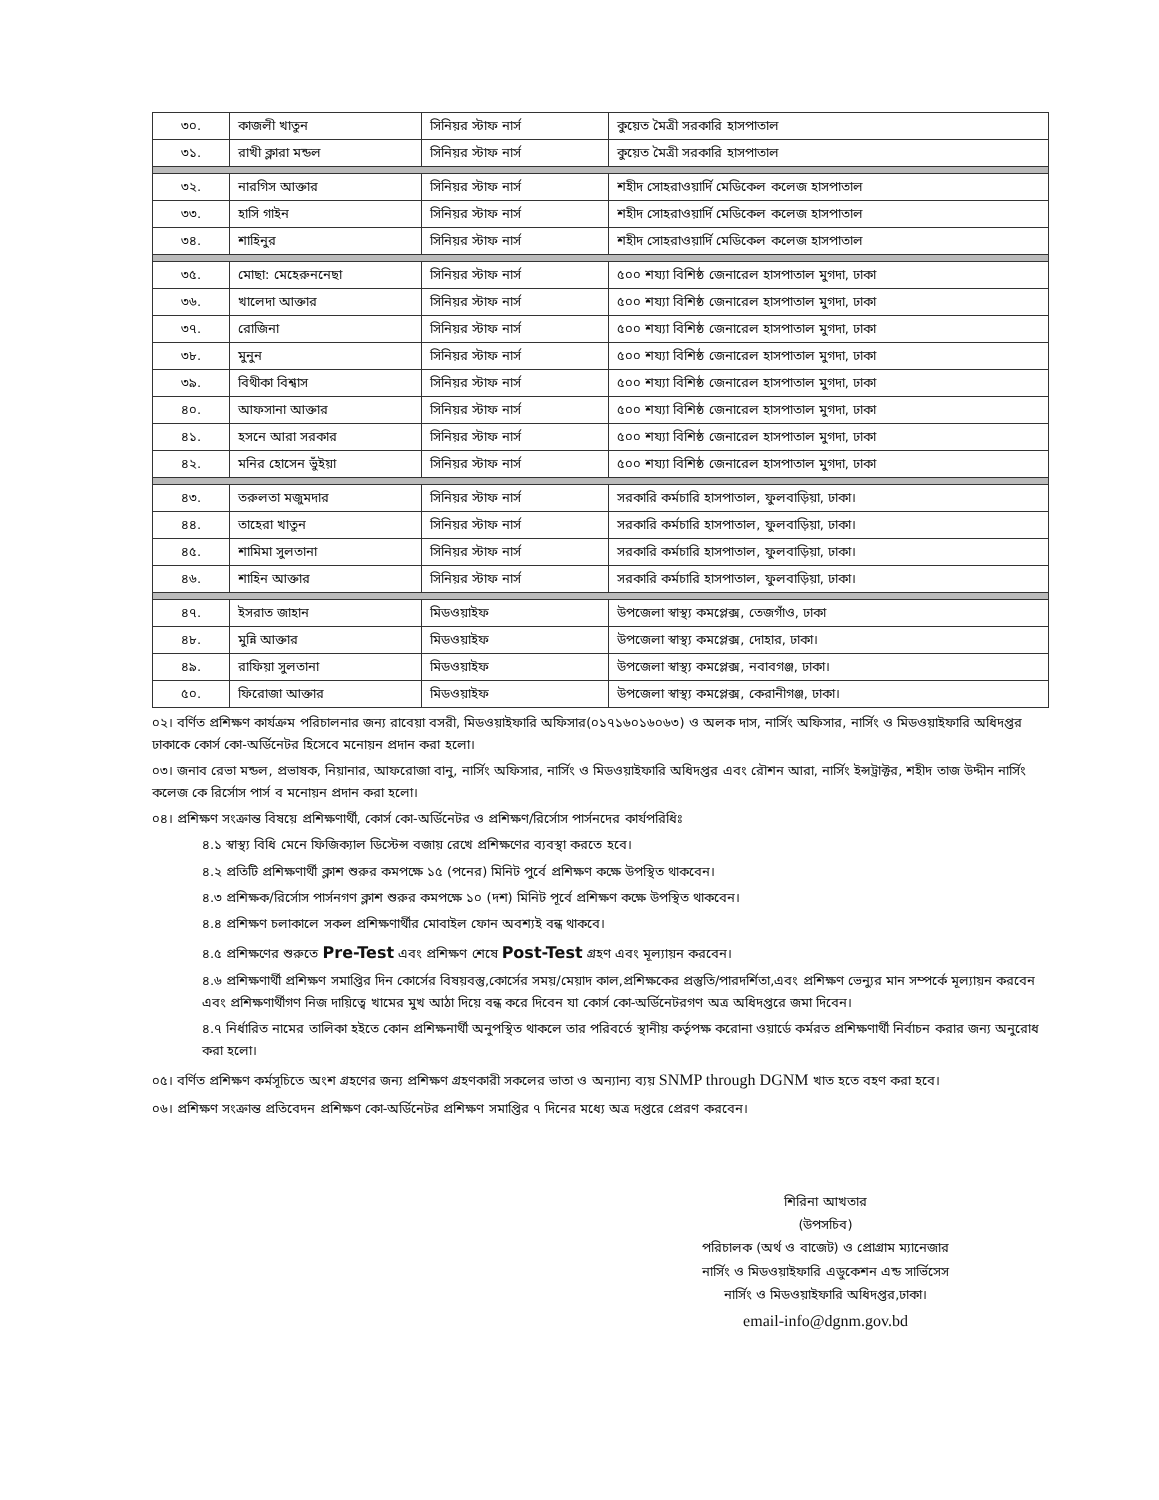| ৩০. | কাজলী খাতুন | সিনিয়র স্টাফ নার্স | কুয়েত মৈত্রী সরকারি হাসপাতাল |
| ৩১. | রাখী ক্লারা মন্ডল | সিনিয়র স্টাফ নার্স | কুয়েত মৈত্রী সরকারি হাসপাতাল |
| ৩২. | নারগিস আক্তার | সিনিয়র স্টাফ নার্স | শহীদ সোহরাওয়ার্দি মেডিকেল কলেজ হাসপাতাল |
| ৩৩. | হাসি গাইন | সিনিয়র স্টাফ নার্স | শহীদ সোহরাওয়ার্দি মেডিকেল কলেজ হাসপাতাল |
| ৩৪. | শাহিনুর | সিনিয়র স্টাফ নার্স | শহীদ সোহরাওয়ার্দি মেডিকেল কলেজ হাসপাতাল |
| ৩৫. | মোছা: মেহেরুননেছা | সিনিয়র স্টাফ নার্স | ৫০০ শয্যা বিশিষ্ঠ জেনারেল হাসপাতাল মুগদা, ঢাকা |
| ৩৬. | খালেদা আক্তার | সিনিয়র স্টাফ নার্স | ৫০০ শয্যা বিশিষ্ঠ জেনারেল হাসপাতাল মুগদা, ঢাকা |
| ৩৭. | রোজিনা | সিনিয়র স্টাফ নার্স | ৫০০ শয্যা বিশিষ্ঠ জেনারেল হাসপাতাল মুগদা, ঢাকা |
| ৩৮. | মুনুন | সিনিয়র স্টাফ নার্স | ৫০০ শয্যা বিশিষ্ঠ জেনারেল হাসপাতাল মুগদা, ঢাকা |
| ৩৯. | বিথীকা বিশ্বাস | সিনিয়র স্টাফ নার্স | ৫০০ শয্যা বিশিষ্ঠ জেনারেল হাসপাতাল মুগদা, ঢাকা |
| ৪০. | আফসানা আক্তার | সিনিয়র স্টাফ নার্স | ৫০০ শয্যা বিশিষ্ঠ জেনারেল হাসপাতাল মুগদা, ঢাকা |
| ৪১. | হসনে আরা সরকার | সিনিয়র স্টাফ নার্স | ৫০০ শয্যা বিশিষ্ঠ জেনারেল হাসপাতাল মুগদা, ঢাকা |
| ৪২. | মনির হোসেন ভুঁইয়া | সিনিয়র স্টাফ নার্স | ৫০০ শয্যা বিশিষ্ঠ জেনারেল হাসপাতাল মুগদা, ঢাকা |
| ৪৩. | তরুলতা মজুমদার | সিনিয়র স্টাফ নার্স | সরকারি কর্মচারি হাসপাতাল, ফুলবাড়িয়া, ঢাকা। |
| ৪৪. | তাহেরা খাতুন | সিনিয়র স্টাফ নার্স | সরকারি কর্মচারি হাসপাতাল, ফুলবাড়িয়া, ঢাকা। |
| ৪৫. | শামিমা সুলতানা | সিনিয়র স্টাফ নার্স | সরকারি কর্মচারি হাসপাতাল, ফুলবাড়িয়া, ঢাকা। |
| ৪৬. | শাহিন আক্তার | সিনিয়র স্টাফ নার্স | সরকারি কর্মচারি হাসপাতাল, ফুলবাড়িয়া, ঢাকা। |
| ৪৭. | ইসরাত জাহান | মিডওয়াইফ | উপজেলা স্বাস্থ্য কমপ্লেক্স, তেজগাঁও, ঢাকা |
| ৪৮. | মুন্নি আক্তার | মিডওয়াইফ | উপজেলা স্বাস্থ্য কমপ্লেক্স, দোহার, ঢাকা। |
| ৪৯. | রাফিয়া সুলতানা | মিডওয়াইফ | উপজেলা স্বাস্থ্য কমপ্লেক্স, নবাবগঞ্জ, ঢাকা। |
| ৫০. | ফিরোজা আক্তার | মিডওয়াইফ | উপজেলা স্বাস্থ্য কমপ্লেক্স, কেরানীগঞ্জ, ঢাকা। |
০২। বর্ণিত প্রশিক্ষণ কার্যক্রম পরিচালনার জন্য রাবেয়া বসরী, মিডওয়াইফারি অফিসার(০১৭১৬০১৬০৬৩) ও অলক দাস, নার্সিং অফিসার, নার্সিং ও মিডওয়াইফারি অধিদপ্তর ঢাকাকে কোর্স কো-অর্ডিনেটর হিসেবে মনোয়ন প্রদান করা হলো।
০৩। জনাব রেভা মন্ডল, প্রভাষক, নিয়ানার, আফরোজা বানু, নার্সিং অফিসার, নার্সিং ও মিডওয়াইফারি অধিদপ্তর এবং রৌশন আরা, নার্সিং ইন্সট্রাক্টর, শহীদ তাজ উদ্দীন নার্সিং কলেজ কে রির্সোস পার্স ব মনোয়ন প্রদান করা হলো।
০৪। প্রশিক্ষণ সংক্রান্ত বিষয়ে প্রশিক্ষণার্থী, কোর্স কো-অর্ডিনেটর ও প্রশিক্ষণ/রির্সোস পার্সনদের কার্যপরিধিঃ
৪.১ স্বাস্থ্য বিধি মেনে ফিজিক্যাল ডিস্টেন্স বজায় রেখে প্রশিক্ষণের ব্যবস্থা করতে হবে।
৪.২ প্রতিটি প্রশিক্ষণার্থী ক্লাশ শুরুর কমপক্ষে ১৫ (পনের) মিনিট পুর্বে প্রশিক্ষণ কক্ষে উপস্থিত থাকবেন।
৪.৩ প্রশিক্ষক/রির্সোস পার্সনগণ ক্লাশ শুরুর কমপক্ষে ১০ (দশ) মিনিট পূর্বে প্রশিক্ষণ কক্ষে উপস্থিত থাকবেন।
৪.৪ প্রশিক্ষণ চলাকালে সকল প্রশিক্ষণার্থীর মোবাইল ফোন অবশ্যই বন্ধ থাকবে।
৪.৫ প্রশিক্ষণের শুরুতে Pre-Test এবং প্রশিক্ষণ শেষে Post-Test গ্রহণ এবং মূল্যায়ন করবেন।
৪.৬ প্রশিক্ষণার্থী প্রশিক্ষণ সমাপ্তির দিন কোর্সের বিষয়বস্তু,কোর্সের সময়/মেয়াদ কাল,প্রশিক্ষকের প্রস্তুতি/পারদর্শিতা,এবং প্রশিক্ষণ ভেন্যুর মান সম্পর্কে মূল্যায়ন করবেন এবং প্রশিক্ষণার্থীগণ নিজ দায়িত্বে খামের মুখ আঠা দিয়ে বন্ধ করে দিবেন যা কোর্স কো-অর্ডিনেটরগণ অত্র অধিদপ্তরে জমা দিবেন।
৪.৭ নির্ধারিত নামের তালিকা হইতে কোন প্রশিক্ষনার্থী অনুপস্থিত থাকলে তার পরিবর্তে স্থানীয় কর্তৃপক্ষ করোনা ওয়ার্ডে কর্মরত প্রশিক্ষণার্থী নির্বাচন করার জন্য অনুরোধ করা হলো।
০৫। বর্ণিত প্রশিক্ষণ কর্মসূচিতে অংশ গ্রহণের জন্য প্রশিক্ষণ গ্রহণকারী সকলের ভাতা ও অন্যান্য ব্যয় SNMP through DGNM খাত হতে বহণ করা হবে।
০৬। প্রশিক্ষণ সংক্রান্ত প্রতিবেদন প্রশিক্ষণ কো-অর্ডিনেটর প্রশিক্ষণ সমাপ্তির ৭ দিনের মধ্যে অত্র দপ্তরে প্রেরণ করবেন।
শিরিনা আখতার
(উপসচিব)
পরিচালক (অর্থ ও বাজেট) ও প্রোগ্রাম ম্যানেজার
নার্সিং ও মিডওয়াইফারি এডুকেশন এন্ড সার্ভিসেস
নার্সিং ও মিডওয়াইফারি অধিদপ্তর,ঢাকা।
email-info@dgnm.gov.bd